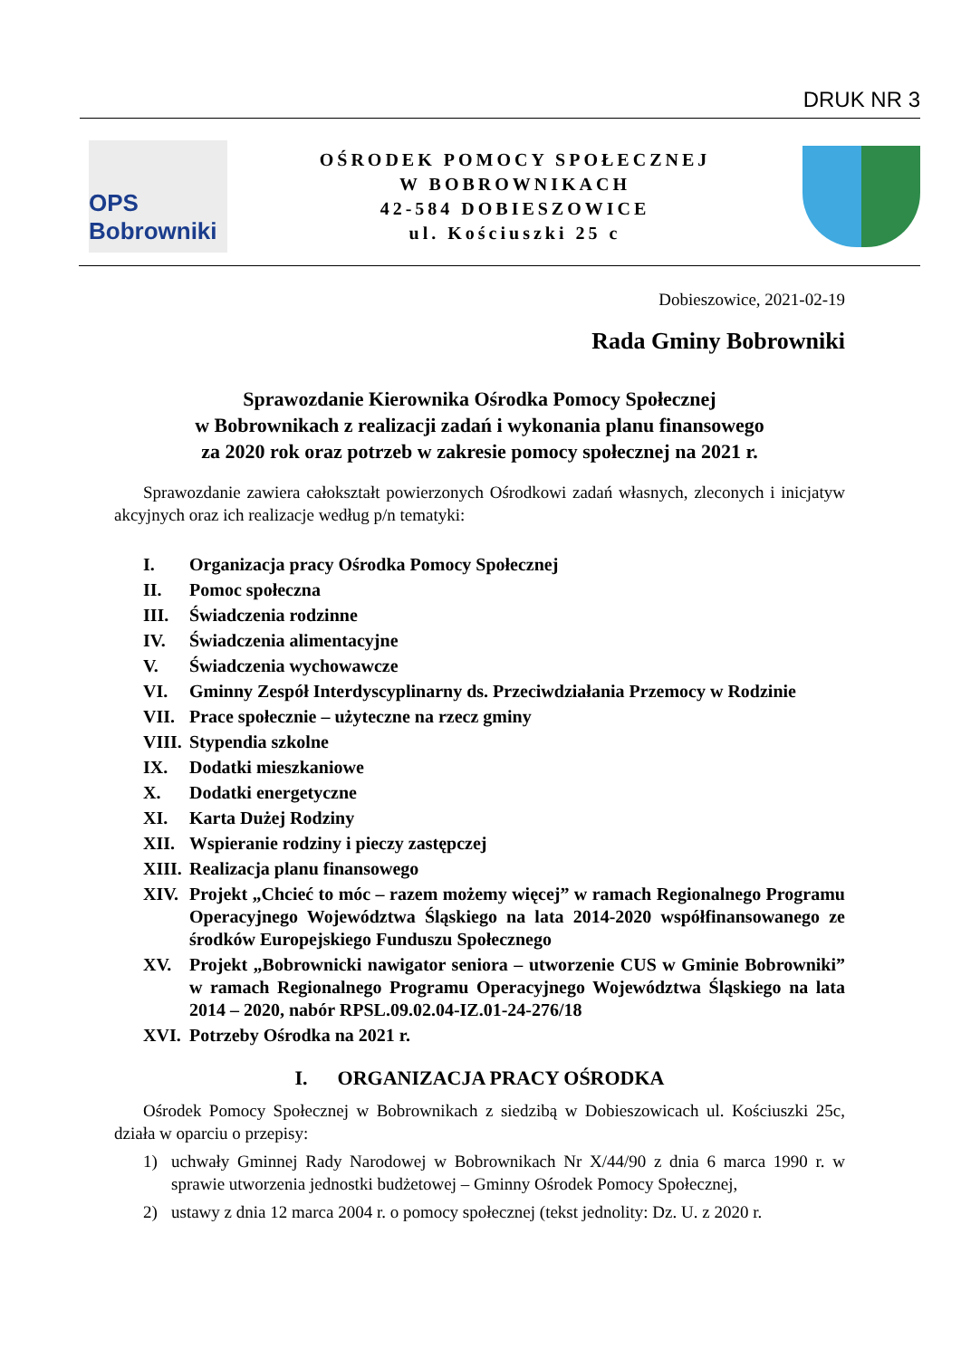DRUK NR 3
OPS Bobrowniki
OŚRODEK POMOCY SPOŁECZNEJ
W BOBROWNIKACH
42-584 DOBIESZOWICE
ul. Kościuszki 25 c
Dobieszowice, 2021-02-19
Rada Gminy Bobrowniki
Sprawozdanie Kierownika Ośrodka Pomocy Społecznej
w Bobrownikach z realizacji zadań i wykonania planu finansowego
za 2020 rok oraz potrzeb w zakresie pomocy społecznej na 2021 r.
Sprawozdanie zawiera całokształt powierzonych Ośrodkowi zadań własnych, zleconych i inicjatyw akcyjnych oraz ich realizacje według p/n tematyki:
I. Organizacja pracy Ośrodka Pomocy Społecznej
II. Pomoc społeczna
III. Świadczenia rodzinne
IV. Świadczenia alimentacyjne
V. Świadczenia wychowawcze
VI. Gminny Zespół Interdyscyplinarny ds. Przeciwdziałania Przemocy w Rodzinie
VII. Prace społecznie – użyteczne na rzecz gminy
VIII. Stypendia szkolne
IX. Dodatki mieszkaniowe
X. Dodatki energetyczne
XI. Karta Dużej Rodziny
XII. Wspieranie rodziny i pieczy zastępczej
XIII. Realizacja planu finansowego
XIV. Projekt „Chcieć to móc – razem możemy więcej” w ramach Regionalnego Programu Operacyjnego Województwa Śląskiego na lata 2014-2020 współfinansowanego ze środków Europejskiego Funduszu Społecznego
XV. Projekt „Bobrownicki nawigator seniora – utworzenie CUS w Gminie Bobrowniki” w ramach Regionalnego Programu Operacyjnego Województwa Śląskiego na lata 2014 – 2020, nabór RPSL.09.02.04-IZ.01-24-276/18
XVI. Potrzeby Ośrodka na 2021 r.
I. ORGANIZACJA PRACY OŚRODKA
Ośrodek Pomocy Społecznej w Bobrownikach z siedzibą w Dobieszowicach ul. Kościuszki 25c, działa w oparciu o przepisy:
1) uchwały Gminnej Rady Narodowej w Bobrownikach Nr X/44/90 z dnia 6 marca 1990 r. w sprawie utworzenia jednostki budżetowej – Gminny Ośrodek Pomocy Społecznej,
2) ustawy z dnia 12 marca 2004 r. o pomocy społecznej (tekst jednolity: Dz. U. z 2020 r.